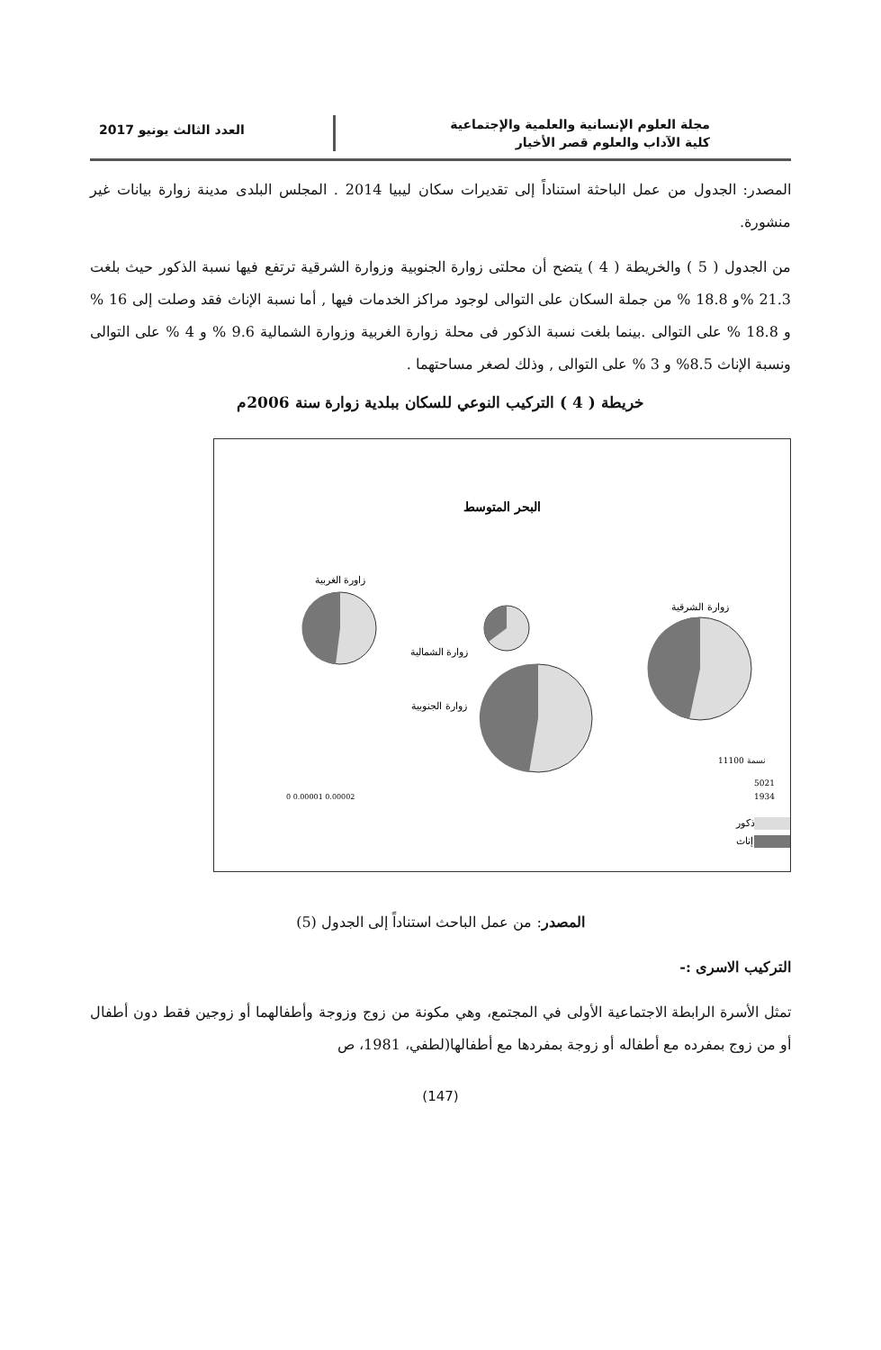مجلة العلوم الإنسانية والعلمية والإجتماعية
كلية الآداب والعلوم قصر الأخيار
العدد الثالث يونيو 2017
المصدر: الجدول من عمل الباحثة استناداً إلى تقديرات سكان ليبيا 2014 . المجلس البلدى مدينة زوارة بيانات غير منشورة.
من الجدول ( 5 ) والخريطة ( 4 ) يتضح أن محلتى زوارة الجنوبية وزوارة الشرقية ترتفع فيها نسبة الذكور حيث بلغت 21.3 %و 18.8 % من جملة السكان على التوالى لوجود مراكز الخدمات فيها , أما نسبة الإناث فقد وصلت إلى 16 % و 18.8 % على التوالى .بينما بلغت نسبة الذكور فى محلة زوارة الغربية وزوارة الشمالية 9.6 % و 4 % على التوالى ونسبة الإناث 8.5% و 3 % على التوالى , وذلك لصغر مساحتهما .
خريطة ( 4 ) التركيب النوعي للسكان ببلدية زوارة سنة 2006م
البحر المتوسط
زاورة الغربية
زوارة الشمالية
زوارة الجنوبية
زوارة الشرقية
ذكور
إناث
11100 نسمة
5021
1934
0 0.00001 0.00002
المصدر: من عمل الباحث استناداً إلى الجدول (5)
التركيب الاسرى :-
تمثل الأسرة الرابطة الاجتماعية الأولى في المجتمع، وهي مكونة من زوج وزوجة وأطفالهما أو زوجين فقط دون أطفال أو من زوج بمفرده مع أطفاله أو زوجة بمفردها مع أطفالها(لطفي، 1981، ص
(147)